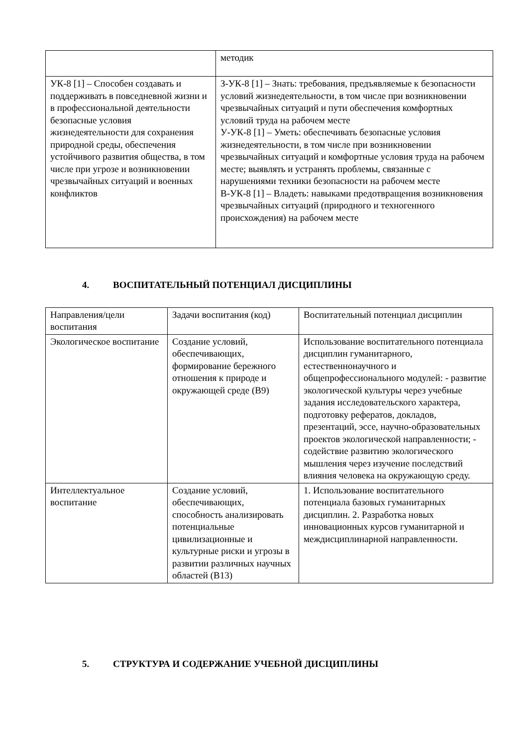| | методик |
| УК-8 [1] – Способен создавать и поддерживать в повседневной жизни и в профессиональной деятельности безопасные условия жизнедеятельности для сохранения природной среды, обеспечения устойчивого развития общества, в том числе при угрозе и возникновении чрезвычайных ситуаций и военных конфликтов | З-УК-8 [1] – Знать: требования, предъявляемые к безопасности условий жизнедеятельности, в том числе при возникновении чрезвычайных ситуаций и пути обеспечения комфортных условий труда на рабочем месте У-УК-8 [1] – Уметь: обеспечивать безопасные условия жизнедеятельности, в том числе при возникновении чрезвычайных ситуаций и комфортные условия труда на рабочем месте; выявлять и устранять проблемы, связанные с нарушениями техники безопасности на рабочем месте В-УК-8 [1] – Владеть: навыками предотвращения возникновения чрезвычайных ситуаций (природного и техногенного происхождения) на рабочем месте |
4. ВОСПИТАТЕЛЬНЫЙ ПОТЕНЦИАЛ ДИСЦИПЛИНЫ
| Направления/цели воспитания | Задачи воспитания (код) | Воспитательный потенциал дисциплин |
| Экологическое воспитание | Создание условий, обеспечивающих, формирование бережного отношения к природе и окружающей среде (В9) | Использование воспитательного потенциала дисциплин гуманитарного, естественнонаучного и общепрофессионального модулей: - развитие экологической культуры через учебные задания исследовательского характера, подготовку рефератов, докладов, презентаций, эссе, научно-образовательных проектов экологической направленности; - содействие развитию экологического мышления через изучение последствий влияния человека на окружающую среду. |
| Интеллектуальное воспитание | Создание условий, обеспечивающих, способность анализировать потенциальные цивилизационные и культурные риски и угрозы в развитии различных научных областей (В13) | 1. Использование воспитательного потенциала базовых гуманитарных дисциплин. 2. Разработка новых инновационных курсов гуманитарной и междисциплинарной направленности. |
5. СТРУКТУРА И СОДЕРЖАНИЕ УЧЕБНОЙ ДИСЦИПЛИНЫ